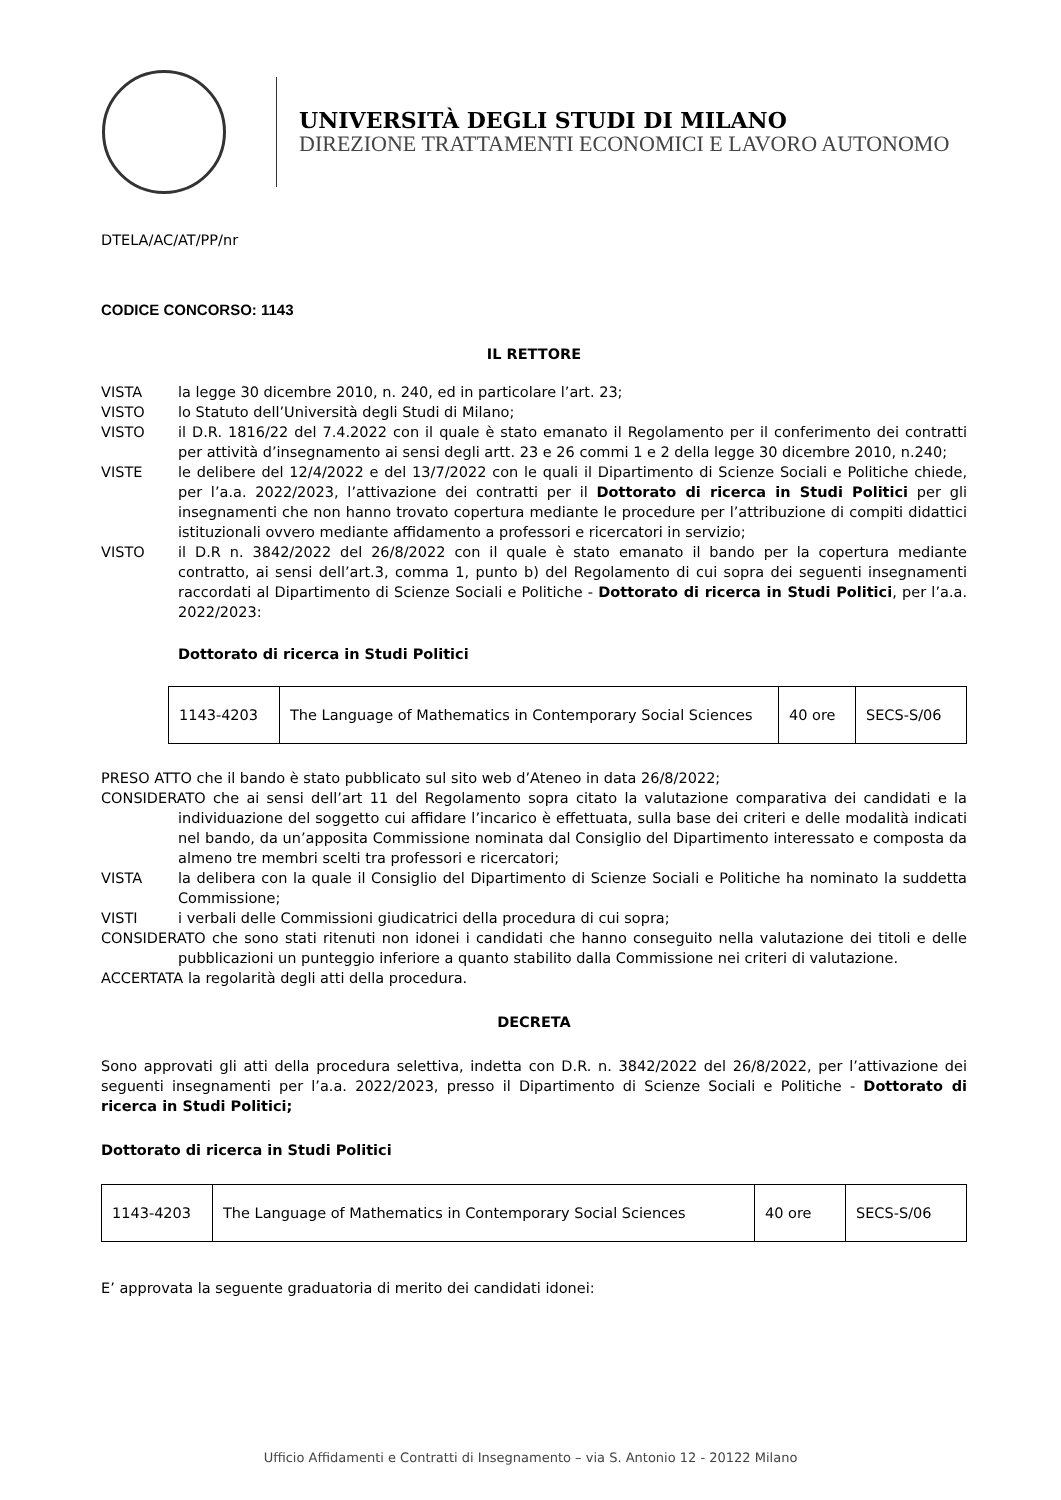UNIVERSITÀ DEGLI STUDI DI MILANO
DIREZIONE TRATTAMENTI ECONOMICI E LAVORO AUTONOMO
DTELA/AC/AT/PP/nr
CODICE CONCORSO: 1143
IL RETTORE
VISTA la legge 30 dicembre 2010, n. 240, ed in particolare l’art. 23;
VISTO lo Statuto dell’Università degli Studi di Milano;
VISTO il D.R. 1816/22 del 7.4.2022 con il quale è stato emanato il Regolamento per il conferimento dei contratti per attività d’insegnamento ai sensi degli artt. 23 e 26 commi 1 e 2 della legge 30 dicembre 2010, n.240;
VISTE le delibere del 12/4/2022 e del 13/7/2022 con le quali il Dipartimento di Scienze Sociali e Politiche chiede, per l’a.a. 2022/2023, l’attivazione dei contratti per il Dottorato di ricerca in Studi Politici per gli insegnamenti che non hanno trovato copertura mediante le procedure per l’attribuzione di compiti didattici istituzionali ovvero mediante affidamento a professori e ricercatori in servizio;
VISTO il D.R n. 3842/2022 del 26/8/2022 con il quale è stato emanato il bando per la copertura mediante contratto, ai sensi dell’art.3, comma 1, punto b) del Regolamento di cui sopra dei seguenti insegnamenti raccordati al Dipartimento di Scienze Sociali e Politiche - Dottorato di ricerca in Studi Politici, per l’a.a. 2022/2023:
Dottorato di ricerca in Studi Politici
| 1143-4203 | The Language of Mathematics in Contemporary Social Sciences | 40 ore | SECS-S/06 |
PRESO ATTO che il bando è stato pubblicato sul sito web d’Ateneo in data 26/8/2022;
CONSIDERATO che ai sensi dell’art 11 del Regolamento sopra citato la valutazione comparativa dei candidati e la individuazione del soggetto cui affidare l’incarico è effettuata, sulla base dei criteri e delle modalità indicati nel bando, da un’apposita Commissione nominata dal Consiglio del Dipartimento interessato e composta da almeno tre membri scelti tra professori e ricercatori;
VISTA la delibera con la quale il Consiglio del Dipartimento di Scienze Sociali e Politiche ha nominato la suddetta Commissione;
VISTI i verbali delle Commissioni giudicatrici della procedura di cui sopra;
CONSIDERATO che sono stati ritenuti non idonei i candidati che hanno conseguito nella valutazione dei titoli e delle pubblicazioni un punteggio inferiore a quanto stabilito dalla Commissione nei criteri di valutazione.
ACCERTATA la regolarità degli atti della procedura.
DECRETA
Sono approvati gli atti della procedura selettiva, indetta con D.R. n. 3842/2022 del 26/8/2022, per l’attivazione dei seguenti insegnamenti per l’a.a. 2022/2023, presso il Dipartimento di Scienze Sociali e Politiche - Dottorato di ricerca in Studi Politici;
Dottorato di ricerca in Studi Politici
| 1143-4203 | The Language of Mathematics in Contemporary Social Sciences | 40 ore | SECS-S/06 |
E’ approvata la seguente graduatoria di merito dei candidati idonei:
Ufficio Affidamenti e Contratti di Insegnamento – via S. Antonio 12 - 20122 Milano